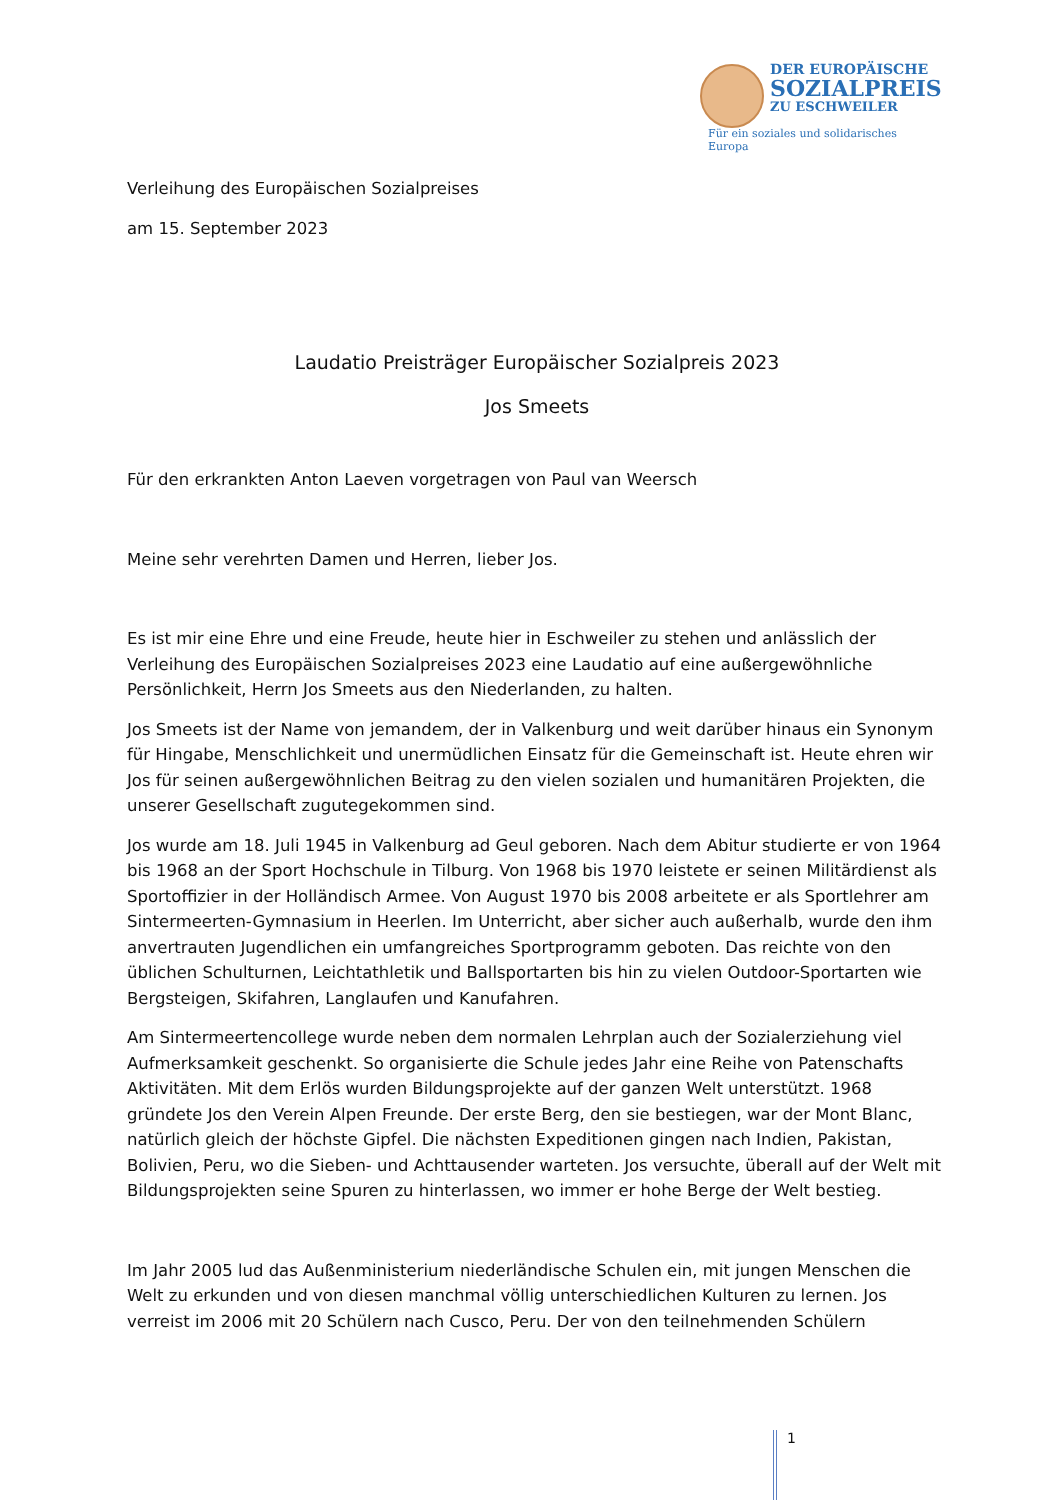DER EUROPÄISCHE
SOZIALPREIS
ZU ESCHWEILER
Für ein soziales und solidarisches Europa
Verleihung des Europäischen Sozialpreises
am 15. September 2023
Laudatio Preisträger Europäischer Sozialpreis 2023
Jos Smeets
Für den erkrankten Anton Laeven vorgetragen von Paul van Weersch
Meine sehr verehrten Damen und Herren, lieber Jos.
Es ist mir eine Ehre und eine Freude, heute hier in Eschweiler zu stehen und anlässlich der Verleihung des Europäischen Sozialpreises 2023 eine Laudatio auf eine außergewöhnliche Persönlichkeit, Herrn Jos Smeets aus den Niederlanden, zu halten.
Jos Smeets ist der Name von jemandem, der in Valkenburg und weit darüber hinaus ein Synonym für Hingabe, Menschlichkeit und unermüdlichen Einsatz für die Gemeinschaft ist. Heute ehren wir Jos für seinen außergewöhnlichen Beitrag zu den vielen sozialen und humanitären Projekten, die unserer Gesellschaft zugutegekommen sind.
Jos wurde am 18. Juli 1945 in Valkenburg ad Geul geboren. Nach dem Abitur studierte er von 1964 bis 1968 an der Sport Hochschule in Tilburg. Von 1968 bis 1970 leistete er seinen Militärdienst als Sportoffizier in der Holländisch Armee. Von August 1970 bis 2008 arbeitete er als Sportlehrer am Sintermeerten-Gymnasium in Heerlen. Im Unterricht, aber sicher auch außerhalb, wurde den ihm anvertrauten Jugendlichen ein umfangreiches Sportprogramm geboten. Das reichte von den üblichen Schulturnen, Leichtathletik und Ballsportarten bis hin zu vielen Outdoor-Sportarten wie Bergsteigen, Skifahren, Langlaufen und Kanufahren.
Am Sintermeertencollege wurde neben dem normalen Lehrplan auch der Sozialerziehung viel Aufmerksamkeit geschenkt. So organisierte die Schule jedes Jahr eine Reihe von Patenschafts Aktivitäten. Mit dem Erlös wurden Bildungsprojekte auf der ganzen Welt unterstützt. 1968 gründete Jos den Verein Alpen Freunde. Der erste Berg, den sie bestiegen, war der Mont Blanc, natürlich gleich der höchste Gipfel. Die nächsten Expeditionen gingen nach Indien, Pakistan, Bolivien, Peru, wo die Sieben- und Achttausender warteten. Jos versuchte, überall auf der Welt mit Bildungsprojekten seine Spuren zu hinterlassen, wo immer er hohe Berge der Welt bestieg.
Im Jahr 2005 lud das Außenministerium niederländische Schulen ein, mit jungen Menschen die Welt zu erkunden und von diesen manchmal völlig unterschiedlichen Kulturen zu lernen. Jos verreist im 2006 mit 20 Schülern nach Cusco, Peru. Der von den teilnehmenden Schülern
1